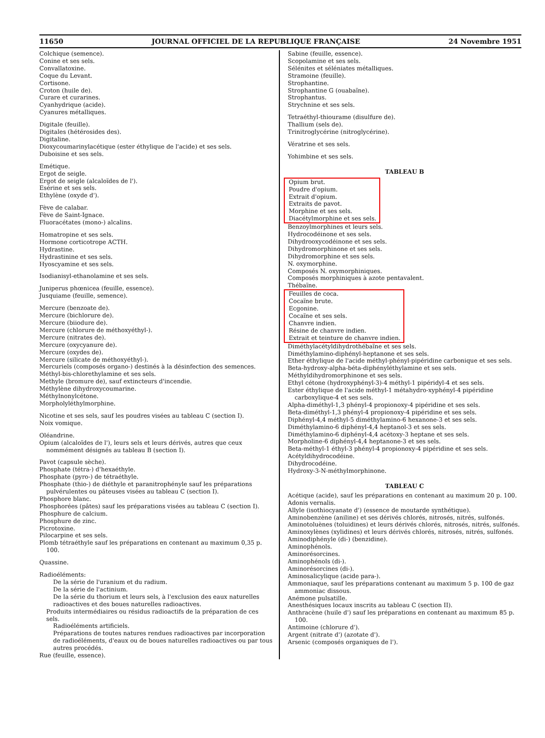11650 JOURNAL OFFICIEL DE LA REPUBLIQUE FRANÇAISE 24 Novembre 1951
Colchique (semence).
Conine et ses sels.
Convallatoxine.
Coque du Levant.
Cortisone.
Croton (huile de).
Curare et curarines.
Cyanhydrique (acide).
Cyanures métalliques.
Digitale (feuille).
Digitales (hétérosides des).
Digitaline.
Dioxycoumarinylacétique (ester éthylique de l'acide) et ses sels.
Duboisine et ses sels.
Emétique.
Ergot de seigle.
Ergot de seigle (alcaloïdes de l').
Esérine et ses sels.
Ethylène (oxyde d').
Fève de calabar.
Fève de Saint-Ignace.
Fluoracétates (mono-) alcalins.
Homatropine et ses sels.
Hormone corticotrope ACTH.
Hydrastine.
Hydrastinine et ses sels.
Hyoscyamine et ses sels.
Isodianisyl-ethanolamine et ses sels.
Juniperus phœnicea (feuille, essence).
Jusquiame (feuille, semence).
Mercure (benzoate de).
Mercure (bichlorure de).
Mercure (biiodure de).
Mercure (chlorure de méthoxyéthyl-).
Mercure (nitrates de).
Mercure (oxycyanure de).
Mercure (oxydes de).
Mercure (silicate de méthoxyéthyl-).
Mercuriels (composés organo-) destinés à la désinfection des semences.
Méthyl-bis-chlorethylamine et ses sels.
Methyle (bromure de), sauf extincteurs d'incendie.
Méthylène dihydroxycoumarine.
Méthylnonylcétone.
Morpholyléthylmorphine.
Nicotine et ses sels, sauf les poudres visées au tableau C (section I).
Noix vomique.
Oléandrine.
Opium (alcaloïdes de l'), leurs sels et leurs dérivés, autres que ceux nommément désignés au tableau B (section I).
Pavot (capsule sèche).
Phosphate (tétra-) d'hexaéthyle.
Phosphate (pyro-) de tétraéthyle.
Phosphate (thio-) de diéthyle et paranitrophényle sauf les préparations pulvérulentes ou pâteuses visées au tableau C (section I).
Phosphore blanc.
Phosphorées (pâtes) sauf les préparations visées au tableau C (section I).
Phosphure de calcium.
Phosphure de zinc.
Picrotoxine.
Pilocarpine et ses sels.
Plomb tétraéthyle sauf les préparations en contenant au maximum 0,35 p. 100.
Quassine.
Radioéléments:
De la série de l'uranium et du radium.
De la série de l'actinium.
De la série du thorium et leurs sels, à l'exclusion des eaux naturelles radioactives et des boues naturelles radioactives.
Produits intermédiaires ou résidus radioactifs de la préparation de ces sels.
Radioéléments artificiels.
Préparations de toutes natures rendues radioactives par incorporation de radioéléments, d'eaux ou de boues naturelles radioactives ou par tous autres procédés.
Rue (feuille, essence).
Sabine (feuille, essence).
Scopolamine et ses sels.
Sélénites et séléniates métalliques.
Stramoine (feuille).
Strophantine.
Strophantine G (ouabaïne).
Strophantus.
Strychnine et ses sels.
Tetraéthyl-thiourame (disulfure de).
Thallium (sels de).
Trinitroglycérine (nitroglycérine).
Vératrine et ses sels.
Yohimbine et ses sels.
TABLEAU B
Opium brut.
Poudre d'opium.
Extrait d'opium.
Extraits de pavot.
Morphine et ses sels.
Diacétylmorphine et ses sels.
Benzoylmorphines et leurs sels.
Hydrocodéinone et ses sels.
Dihydrooxycodéinone et ses sels.
Dihydromorphinone et ses sels.
Dihydromorphine et ses sels.
N. oxymorphine.
Composés N. oxymorphiniques.
Composés morphiniques à azote pentavalent.
Thébaïne.
Feuilles de coca.
Cocaïne brute.
Ecgonine.
Cocaïne et ses sels.
Chanvre indien.
Résine de chanvre indien.
Extrait et teinture de chanvre indien.
Diméthylacétyldihydrothébaïne et ses sels.
Diméthylamino-diphényl-heptanone et ses sels.
Ether éthylique de l'acide méthyl-phényl-pipéridine carbonique et ses sels.
Beta-hydroxy-alpha-béta-diphényléthylamine et ses sels.
Méthyldihydromorphinone et ses sels.
Ethyl cétone (hydroxyphényl-3)-4 méthyl-1 pipéridyl-4 et ses sels.
Ester éthylique de l'acide méthyl-1 métahydro-xyphényl-4 pipéridine carboxylique-4 et ses sels.
Alpha-diméthyl-1,3 phényl-4 propionoxy-4 pipéridine et ses sels.
Beta-diméthyl-1,3 phényl-4 propionoxy-4 pipéridine et ses sels.
Diphényl-4,4 méthyl-5 diméthylamino-6 hexanone-3 et ses sels.
Diméthylamino-6 diphényl-4,4 heptanol-3 et ses sels.
Diméthylamino-6 diphényl-4,4 acétoxy-3 heptane et ses sels.
Morpholine-6 diphényl-4,4 heptanone-3 et ses sels.
Beta-méthyl-1 éthyl-3 phényl-4 propionoxy-4 pipéridine et ses sels.
Acétyldihydrocodéine.
Dihydrocodéine.
Hydroxy-3-N-méthylmorphinone.
TABLEAU C
Acétique (acide), sauf les préparations en contenant au maximum 20 p. 100.
Adonis vernalis.
Allyle (isothiocyanate d') (essence de moutarde synthétique).
Aminobenzène (aniline) et ses dérivés chlorés, nitrosés, nitrés, sulfonés.
Aminotoluènes (toluidines) et leurs dérivés chlorés, nitrosés, nitrés, sulfonés.
Aminoxylènes (xylidines) et leurs dérivés chlorés, nitrosés, nitrés, sulfonés.
Aminodiphényle (di-) (benzidine).
Aminophénols.
Aminorésorcines.
Aminophénols (di-).
Aminorésorcines (di-).
Aminosalicylique (acide para-).
Ammoniaque, sauf les préparations contenant au maximum 5 p. 100 de gaz ammoniac dissous.
Anémone pulsatille.
Anesthésiques locaux inscrits au tableau C (section II).
Anthracène (huile d') sauf les préparations en contenant au maximum 85 p. 100.
Antimoine (chlorure d').
Argent (nitrate d') (azotate d').
Arsenic (composés organiques de l').